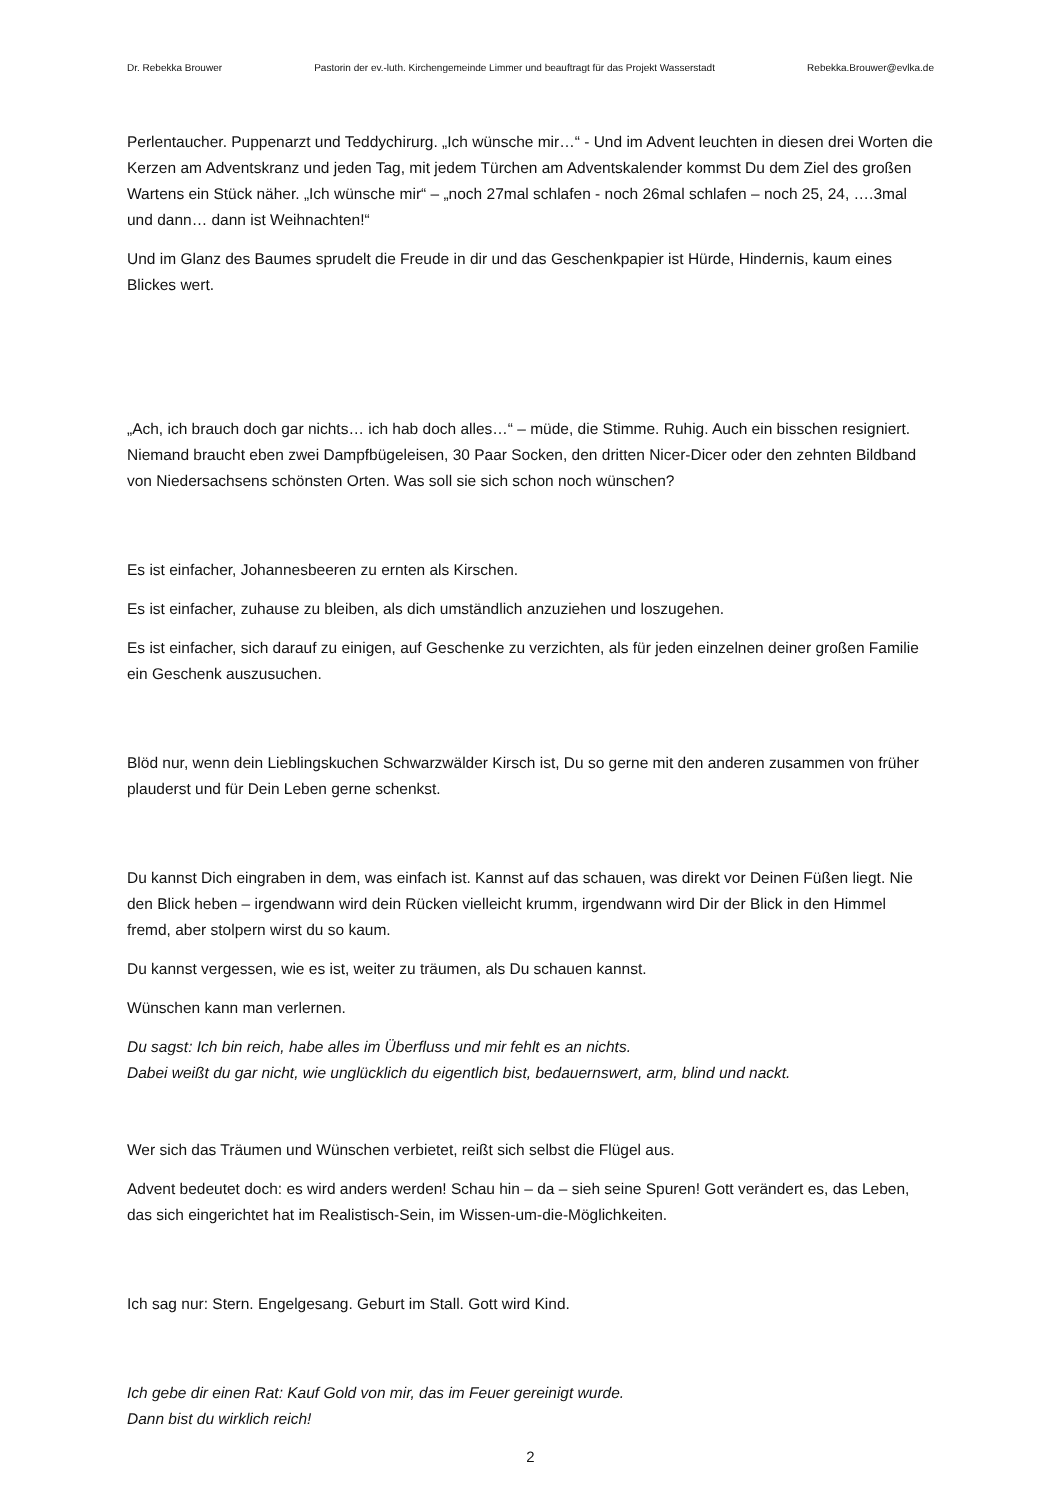Dr. Rebekka Brouwer Pastorin der ev.-luth. Kirchengemeinde Limmer und beauftragt für das Projekt Wasserstadt Rebekka.Brouwer@evlka.de
Perlentaucher. Puppenarzt und Teddychirurg. „Ich wünsche mir…“ - Und im Advent leuchten in diesen drei Worten die Kerzen am Adventskranz und jeden Tag, mit jedem Türchen am Adventskalender kommst Du dem Ziel des großen Wartens ein Stück näher. „Ich wünsche mir“ – „noch 27mal schlafen - noch 26mal schlafen – noch 25, 24, ….3mal und dann… dann ist Weihnachten!“
Und im Glanz des Baumes sprudelt die Freude in dir und das Geschenkpapier ist Hürde, Hindernis, kaum eines Blickes wert.
„Ach, ich brauch doch gar nichts… ich hab doch alles…“ – müde, die Stimme. Ruhig. Auch ein bisschen resigniert. Niemand braucht eben zwei Dampfbügeleisen, 30 Paar Socken, den dritten Nicer-Dicer oder den zehnten Bildband von Niedersachsens schönsten Orten. Was soll sie sich schon noch wünschen?
Es ist einfacher, Johannesbeeren zu ernten als Kirschen.
Es ist einfacher, zuhause zu bleiben, als dich umständlich anzuziehen und loszugehen.
Es ist einfacher, sich darauf zu einigen, auf Geschenke zu verzichten, als für jeden einzelnen deiner großen Familie ein Geschenk auszusuchen.
Blöd nur, wenn dein Lieblingskuchen Schwarzwälder Kirsch ist, Du so gerne mit den anderen zusammen von früher plauderst und für Dein Leben gerne schenkst.
Du kannst Dich eingraben in dem, was einfach ist. Kannst auf das schauen, was direkt vor Deinen Füßen liegt. Nie den Blick heben – irgendwann wird dein Rücken vielleicht krumm, irgendwann wird Dir der Blick in den Himmel fremd, aber stolpern wirst du so kaum.
Du kannst vergessen, wie es ist, weiter zu träumen, als Du schauen kannst.
Wünschen kann man verlernen.
Du sagst: Ich bin reich, habe alles im Überfluss und mir fehlt es an nichts.
Dabei weißt du gar nicht, wie unglücklich du eigentlich bist, bedauernswert, arm, blind und nackt.
Wer sich das Träumen und Wünschen verbietet, reißt sich selbst die Flügel aus.
Advent bedeutet doch: es wird anders werden! Schau hin – da – sieh seine Spuren! Gott verändert es, das Leben, das sich eingerichtet hat im Realistisch-Sein, im Wissen-um-die-Möglichkeiten.
Ich sag nur: Stern. Engelgesang. Geburt im Stall. Gott wird Kind.
Ich gebe dir einen Rat: Kauf Gold von mir, das im Feuer gereinigt wurde.
Dann bist du wirklich reich!
2